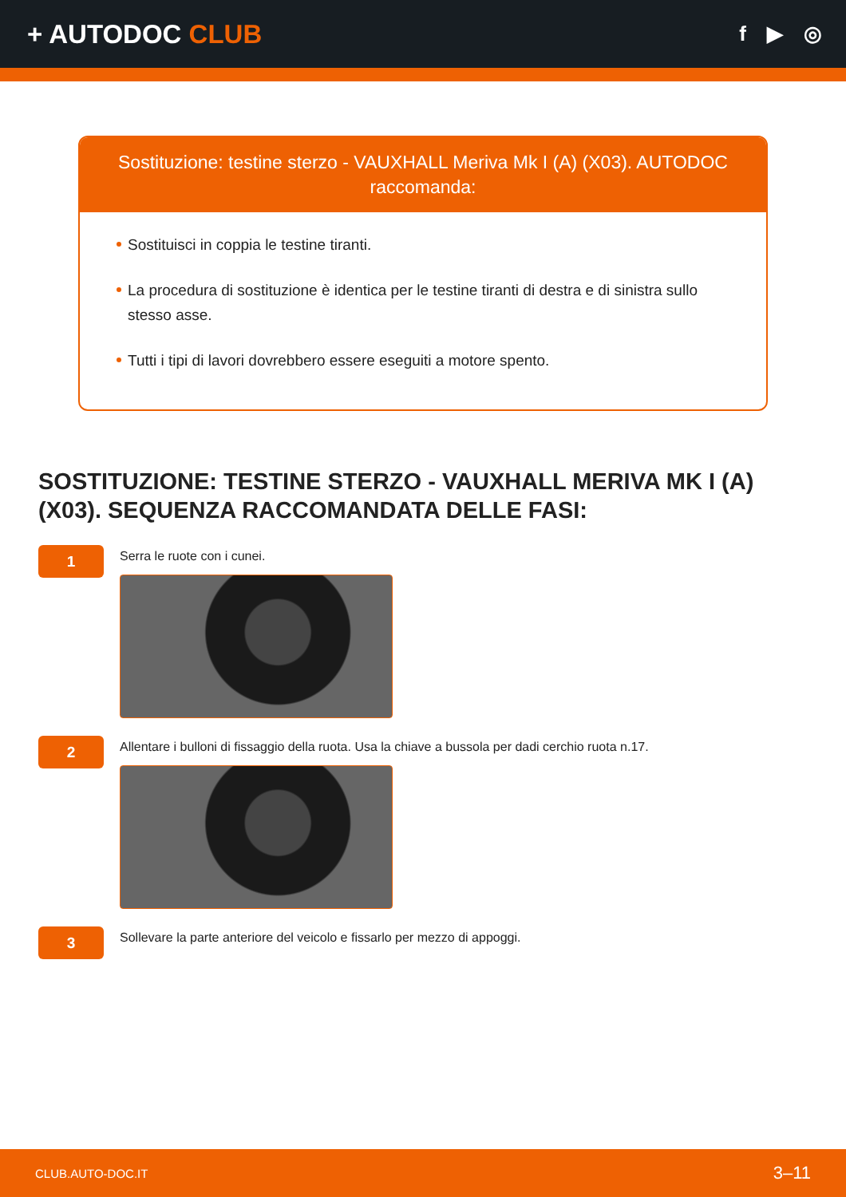+ AUTODOC CLUB
f ▶ ◎
Sostituzione: testine sterzo - VAUXHALL Meriva Mk I (A) (X03). AUTODOC raccomanda:
Sostituisci in coppia le testine tiranti.
La procedura di sostituzione è identica per le testine tiranti di destra e di sinistra sullo stesso asse.
Tutti i tipi di lavori dovrebbero essere eseguiti a motore spento.
SOSTITUZIONE: TESTINE STERZO - VAUXHALL MERIVA MK I (A) (X03). SEQUENZA RACCOMANDATA DELLE FASI:
1
Serra le ruote con i cunei.
2
Allentare i bulloni di fissaggio della ruota. Usa la chiave a bussola per dadi cerchio ruota n.17.
3
Sollevare la parte anteriore del veicolo e fissarlo per mezzo di appoggi.
CLUB.AUTO-DOC.IT 3–11